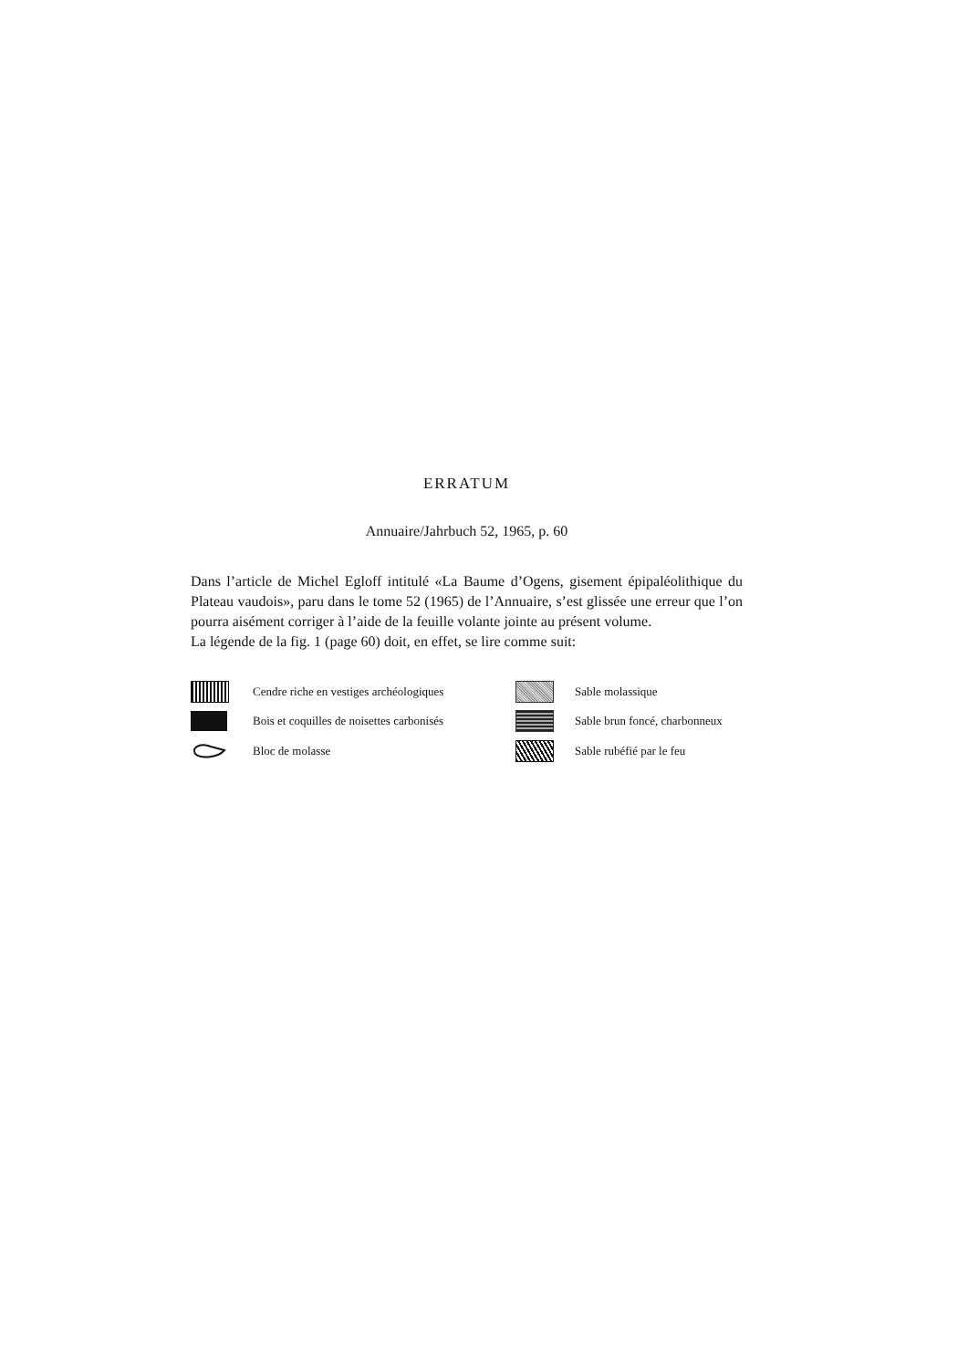ERRATUM
Annuaire/Jahrbuch 52, 1965, p. 60
Dans l’article de Michel Egloff intitulé «La Baume d’Ogens, gisement épipaléolithique du Plateau vaudois», paru dans le tome 52 (1965) de l’Annuaire, s’est glissée une erreur que l’on pourra aisément corriger à l’aide de la feuille volante jointe au présent volume.
La légende de la fig. 1 (page 60) doit, en effet, se lire comme suit:
Cendre riche en vestiges archéologiques
Sable molassique
Bois et coquilles de noisettes carbonisés
Sable brun foncé, charbonneux
Bloc de molasse
Sable rubéfié par le feu